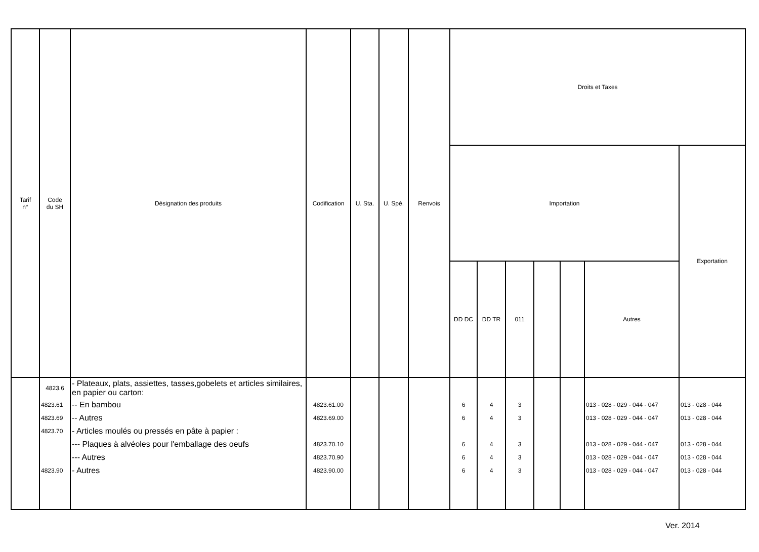| Tarif n° | Code du SH | Désignation des produits | Codification | U. Sta. | U. Spé. | Renvois | Droits et Taxes | | | | | | |
| --- | --- | --- | --- | --- | --- | --- | --- | --- | --- | --- | --- | --- | --- |
| | | | | | | | Importation | | | | | | Exportation |
| | | | | | | | DD DC | DD TR | 011 | | | Autres | |
| | 4823.6 | - Plateaux, plats, assiettes, tasses,gobelets et articles similaires, en papier ou carton: | | | | | | | | | | | |
| | 4823.61 | -- En bambou | 4823.61.00 | | | | 6 | 4 | 3 | | | 013 - 028 - 029 - 044 - 047 | 013 - 028 - 044 |
| | 4823.69 | -- Autres | 4823.69.00 | | | | 6 | 4 | 3 | | | 013 - 028 - 029 - 044 - 047 | 013 - 028 - 044 |
| | 4823.70 | - Articles moulés ou pressés en pâte à papier : | | | | | | | | | | | |
| | | --- Plaques à alvéoles pour l'emballage des oeufs | 4823.70.10 | | | | 6 | 4 | 3 | | | 013 - 028 - 029 - 044 - 047 | 013 - 028 - 044 |
| | | --- Autres | 4823.70.90 | | | | 6 | 4 | 3 | | | 013 - 028 - 029 - 044 - 047 | 013 - 028 - 044 |
| | 4823.90 | - Autres | 4823.90.00 | | | | 6 | 4 | 3 | | | 013 - 028 - 029 - 044 - 047 | 013 - 028 - 044 |
Ver. 2014